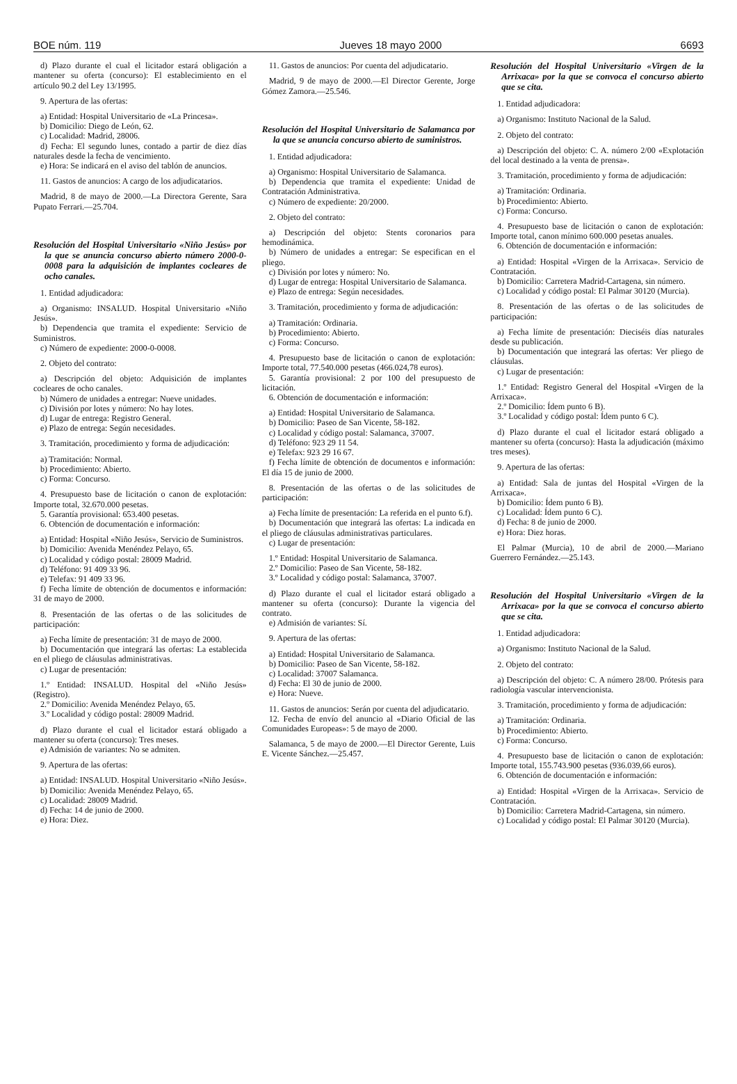BOE núm. 119 Jueves 18 mayo 2000 6693
d) Plazo durante el cual el licitador estará obligación a mantener su oferta (concurso): El establecimiento en el artículo 90.2 del Ley 13/1995.
9. Apertura de las ofertas:
a) Entidad: Hospital Universitario de «La Princesa».
b) Domicilio: Diego de León, 62.
c) Localidad: Madrid, 28006.
d) Fecha: El segundo lunes, contado a partir de diez días naturales desde la fecha de vencimiento.
e) Hora: Se indicará en el aviso del tablón de anuncios.
11. Gastos de anuncios: A cargo de los adjudicatarios.
Madrid, 8 de mayo de 2000.—La Directora Gerente, Sara Pupato Ferrari.—25.704.
Resolución del Hospital Universitario «Niño Jesús» por la que se anuncia concurso abierto número 2000-0-0008 para la adquisición de implantes cocleares de ocho canales.
1. Entidad adjudicadora:
a) Organismo: INSALUD. Hospital Universitario «Niño Jesús».
b) Dependencia que tramita el expediente: Servicio de Suministros.
c) Número de expediente: 2000-0-0008.
2. Objeto del contrato:
a) Descripción del objeto: Adquisición de implantes cocleares de ocho canales.
b) Número de unidades a entregar: Nueve unidades.
c) División por lotes y número: No hay lotes.
d) Lugar de entrega: Registro General.
e) Plazo de entrega: Según necesidades.
3. Tramitación, procedimiento y forma de adjudicación:
a) Tramitación: Normal.
b) Procedimiento: Abierto.
c) Forma: Concurso.
4. Presupuesto base de licitación o canon de explotación: Importe total, 32.670.000 pesetas.
5. Garantía provisional: 653.400 pesetas.
6. Obtención de documentación e información:
a) Entidad: Hospital «Niño Jesús», Servicio de Suministros.
b) Domicilio: Avenida Menéndez Pelayo, 65.
c) Localidad y código postal: 28009 Madrid.
d) Teléfono: 91 409 33 96.
e) Telefax: 91 409 33 96.
f) Fecha límite de obtención de documentos e información: 31 de mayo de 2000.
8. Presentación de las ofertas o de las solicitudes de participación:
a) Fecha límite de presentación: 31 de mayo de 2000.
b) Documentación que integrará las ofertas: La establecida en el pliego de cláusulas administrativas.
c) Lugar de presentación:
1.º Entidad: INSALUD. Hospital del «Niño Jesús» (Registro).
2.º Domicilio: Avenida Menéndez Pelayo, 65.
3.º Localidad y código postal: 28009 Madrid.
d) Plazo durante el cual el licitador estará obligado a mantener su oferta (concurso): Tres meses.
e) Admisión de variantes: No se admiten.
9. Apertura de las ofertas:
a) Entidad: INSALUD. Hospital Universitario «Niño Jesús».
b) Domicilio: Avenida Menéndez Pelayo, 65.
c) Localidad: 28009 Madrid.
d) Fecha: 14 de junio de 2000.
e) Hora: Diez.
11. Gastos de anuncios: Por cuenta del adjudicatario.
Madrid, 9 de mayo de 2000.—El Director Gerente, Jorge Gómez Zamora.—25.546.
Resolución del Hospital Universitario de Salamanca por la que se anuncia concurso abierto de suministros.
1. Entidad adjudicadora:
a) Organismo: Hospital Universitario de Salamanca.
b) Dependencia que tramita el expediente: Unidad de Contratación Administrativa.
c) Número de expediente: 20/2000.
2. Objeto del contrato:
a) Descripción del objeto: Stents coronarios para hemodinámica.
b) Número de unidades a entregar: Se especifican en el pliego.
c) División por lotes y número: No.
d) Lugar de entrega: Hospital Universitario de Salamanca.
e) Plazo de entrega: Según necesidades.
3. Tramitación, procedimiento y forma de adjudicación:
a) Tramitación: Ordinaria.
b) Procedimiento: Abierto.
c) Forma: Concurso.
4. Presupuesto base de licitación o canon de explotación: Importe total, 77.540.000 pesetas (466.024,78 euros).
5. Garantía provisional: 2 por 100 del presupuesto de licitación.
6. Obtención de documentación e información:
a) Entidad: Hospital Universitario de Salamanca.
b) Domicilio: Paseo de San Vicente, 58-182.
c) Localidad y código postal: Salamanca, 37007.
d) Teléfono: 923 29 11 54.
e) Telefax: 923 29 16 67.
f) Fecha límite de obtención de documentos e información: El día 15 de junio de 2000.
8. Presentación de las ofertas o de las solicitudes de participación:
a) Fecha límite de presentación: La referida en el punto 6.f).
b) Documentación que integrará las ofertas: La indicada en el pliego de cláusulas administrativas particulares.
c) Lugar de presentación:
1.º Entidad: Hospital Universitario de Salamanca.
2.º Domicilio: Paseo de San Vicente, 58-182.
3.º Localidad y código postal: Salamanca, 37007.
d) Plazo durante el cual el licitador estará obligado a mantener su oferta (concurso): Durante la vigencia del contrato.
e) Admisión de variantes: Sí.
9. Apertura de las ofertas:
a) Entidad: Hospital Universitario de Salamanca.
b) Domicilio: Paseo de San Vicente, 58-182.
c) Localidad: 37007 Salamanca.
d) Fecha: El 30 de junio de 2000.
e) Hora: Nueve.
11. Gastos de anuncios: Serán por cuenta del adjudicatario.
12. Fecha de envío del anuncio al «Diario Oficial de las Comunidades Europeas»: 5 de mayo de 2000.
Salamanca, 5 de mayo de 2000.—El Director Gerente, Luis E. Vicente Sánchez.—25.457.
Resolución del Hospital Universitario «Virgen de la Arrixaca» por la que se convoca el concurso abierto que se cita.
1. Entidad adjudicadora:
a) Organismo: Instituto Nacional de la Salud.
2. Objeto del contrato:
a) Descripción del objeto: C. A. número 2/00 «Explotación del local destinado a la venta de prensa».
3. Tramitación, procedimiento y forma de adjudicación:
a) Tramitación: Ordinaria.
b) Procedimiento: Abierto.
c) Forma: Concurso.
4. Presupuesto base de licitación o canon de explotación: Importe total, canon mínimo 600.000 pesetas anuales.
6. Obtención de documentación e información:
a) Entidad: Hospital «Virgen de la Arrixaca». Servicio de Contratación.
b) Domicilio: Carretera Madrid-Cartagena, sin número.
c) Localidad y código postal: El Palmar 30120 (Murcia).
8. Presentación de las ofertas o de las solicitudes de participación:
a) Fecha límite de presentación: Dieciséis días naturales desde su publicación.
b) Documentación que integrará las ofertas: Ver pliego de cláusulas.
c) Lugar de presentación:
1.º Entidad: Registro General del Hospital «Virgen de la Arrixaca».
2.º Domicilio: Ídem punto 6 B).
3.º Localidad y código postal: Ídem punto 6 C).
d) Plazo durante el cual el licitador estará obligado a mantener su oferta (concurso): Hasta la adjudicación (máximo tres meses).
9. Apertura de las ofertas:
a) Entidad: Sala de juntas del Hospital «Virgen de la Arrixaca».
b) Domicilio: Ídem punto 6 B).
c) Localidad: Ídem punto 6 C).
d) Fecha: 8 de junio de 2000.
e) Hora: Diez horas.
El Palmar (Murcia), 10 de abril de 2000.—Mariano Guerrero Fernández.—25.143.
Resolución del Hospital Universitario «Virgen de la Arrixaca» por la que se convoca el concurso abierto que se cita.
1. Entidad adjudicadora:
a) Organismo: Instituto Nacional de la Salud.
2. Objeto del contrato:
a) Descripción del objeto: C. A número 28/00. Prótesis para radiología vascular intervencionista.
3. Tramitación, procedimiento y forma de adjudicación:
a) Tramitación: Ordinaria.
b) Procedimiento: Abierto.
c) Forma: Concurso.
4. Presupuesto base de licitación o canon de explotación: Importe total, 155.743.900 pesetas (936.039,66 euros).
6. Obtención de documentación e información:
a) Entidad: Hospital «Virgen de la Arrixaca». Servicio de Contratación.
b) Domicilio: Carretera Madrid-Cartagena, sin número.
c) Localidad y código postal: El Palmar 30120 (Murcia).